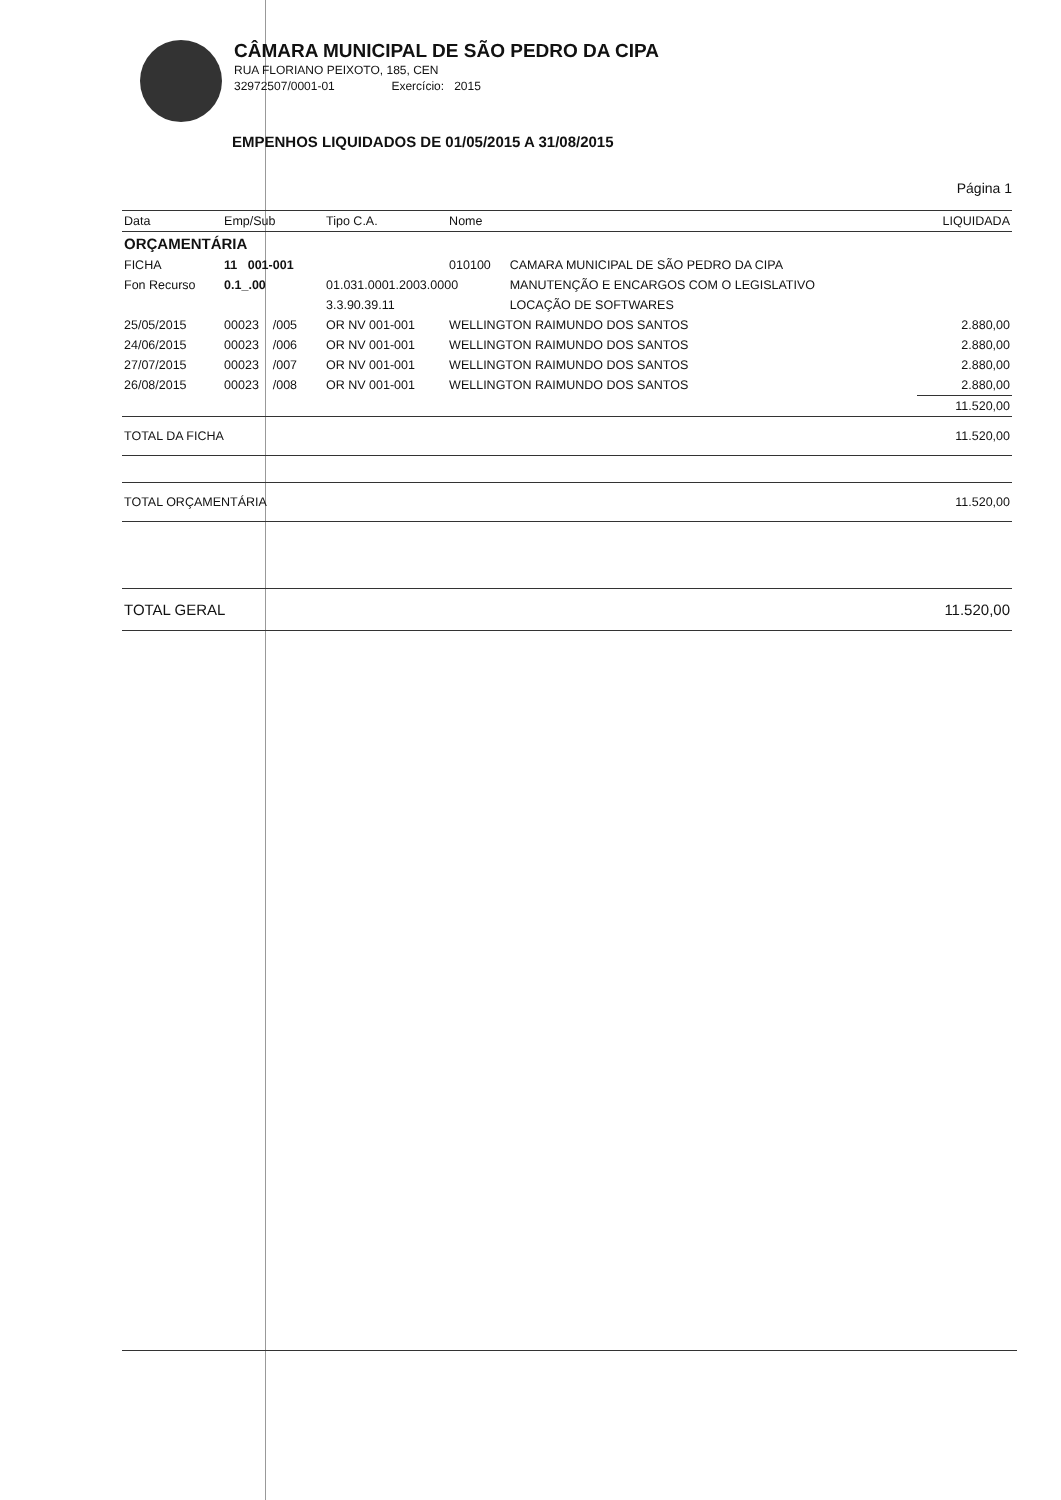CÂMARA MUNICIPAL DE SÃO PEDRO DA CIPA
RUA FLORIANO PEIXOTO, 185, CEN
32972507/0001-01 Exercício: 2015
EMPENHOS LIQUIDADOS DE 01/05/2015 A 31/08/2015
Página 1
| Data | Emp/Sub | Tipo C.A. | Nome | | LIQUIDADA |
| --- | --- | --- | --- | --- | --- |
| ORÇAMENTÁRIA | | | | | |
| FICHA | 11 001-001 | | 010100 | CAMARA MUNICIPAL DE SÃO PEDRO DA CIPA | |
| Fon Recurso | 0.1_.00 | 01.031.0001.2003.0000 | | MANUTENÇÃO E ENCARGOS COM O LEGISLATIVO | |
| | | 3.3.90.39.11 | | LOCAÇÃO DE SOFTWARES | |
| 25/05/2015 | 00023 /005 | OR NV 001-001 | WELLINGTON RAIMUNDO DOS SANTOS | | 2.880,00 |
| 24/06/2015 | 00023 /006 | OR NV 001-001 | WELLINGTON RAIMUNDO DOS SANTOS | | 2.880,00 |
| 27/07/2015 | 00023 /007 | OR NV 001-001 | WELLINGTON RAIMUNDO DOS SANTOS | | 2.880,00 |
| 26/08/2015 | 00023 /008 | OR NV 001-001 | WELLINGTON RAIMUNDO DOS SANTOS | | 2.880,00 |
| | | | | | 11.520,00 |
| TOTAL DA FICHA | | | | | 11.520,00 |
| TOTAL ORÇAMENTÁRIA | | | | | 11.520,00 |
| TOTAL GERAL | | | | | 11.520,00 |